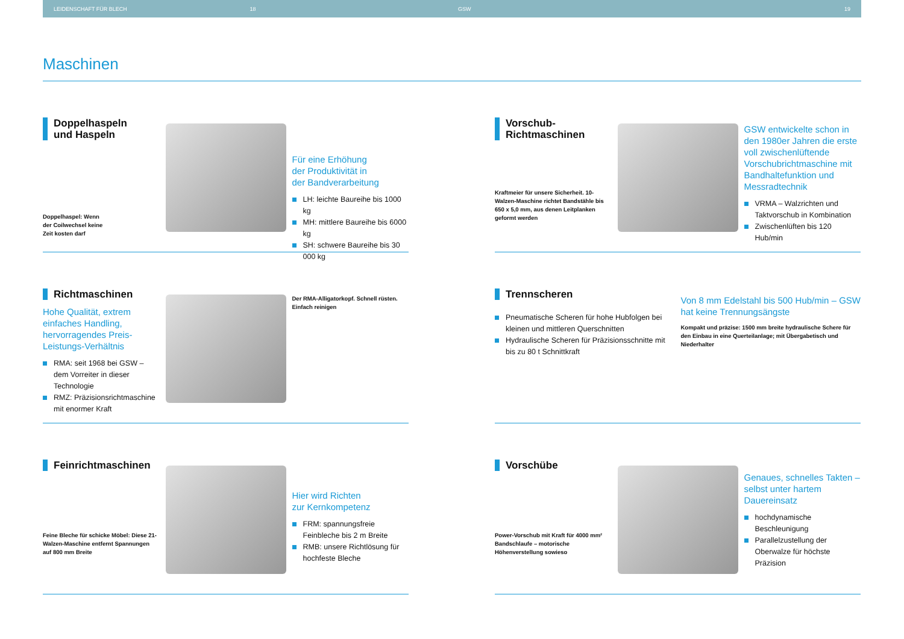LEIDENSCHAFT FÜR BLECH 18 GSW 19
Maschinen
Doppelhaspeln
und Haspeln
Doppelhaspel: Wenn
der Coilwechsel keine
Zeit kosten darf
Für eine Erhöhung
der Produktivität in
der Bandverarbeitung
LH: leichte Baureihe bis 1000 kg
MH: mittlere Baureihe bis 6000 kg
SH: schwere Baureihe bis 30 000 kg
Vorschub-
Richtmaschinen
Kraftmeier für unsere Sicherheit. 10-Walzen-Maschine richtet Bandstähle bis 650 x 5,0 mm, aus denen Leitplanken geformt werden
GSW entwickelte schon in den 1980er Jahren die erste voll zwischenlüftende Vorschubrichtmaschine mit Bandhaltefunktion und Messradtechnik
VRMA – Walzrichten und Taktvorschub in Kombination
Zwischenlüften bis 120 Hub/min
Richtmaschinen
Hohe Qualität, extrem einfaches Handling, hervorragendes Preis-Leistungs-Verhältnis
RMA: seit 1968 bei GSW – dem Vorreiter in dieser Technologie
RMZ: Präzisionsrichtmaschine mit enormer Kraft
Der RMA-Alligatorkopf. Schnell rüsten. Einfach reinigen
Trennscheren
Pneumatische Scheren für hohe Hubfolgen bei kleinen und mittleren Querschnitten
Hydraulische Scheren für Präzisionsschnitte mit bis zu 80 t Schnittkraft
Von 8 mm Edelstahl bis 500 Hub/min – GSW hat keine Trennungsängste
Kompakt und präzise: 1500 mm breite hydraulische Schere für den Einbau in eine Querteilanlage; mit Übergabetisch und Niederhalter
Feinrichtmaschinen
Feine Bleche für schicke Möbel: Diese 21-Walzen-Maschine entfernt Spannungen auf 800 mm Breite
Hier wird Richten
zur Kernkompetenz
FRM: spannungsfreie Feinbleche bis 2 m Breite
RMB: unsere Richtlösung für hochfeste Bleche
Vorschübe
Power-Vorschub mit Kraft für 4000 mm² Bandschlaufe – motorische Höhenverstellung sowieso
Genaues, schnelles Takten – selbst unter hartem Dauereinsatz
hochdynamische Beschleunigung
Parallelzustellung der Oberwalze für höchste Präzision